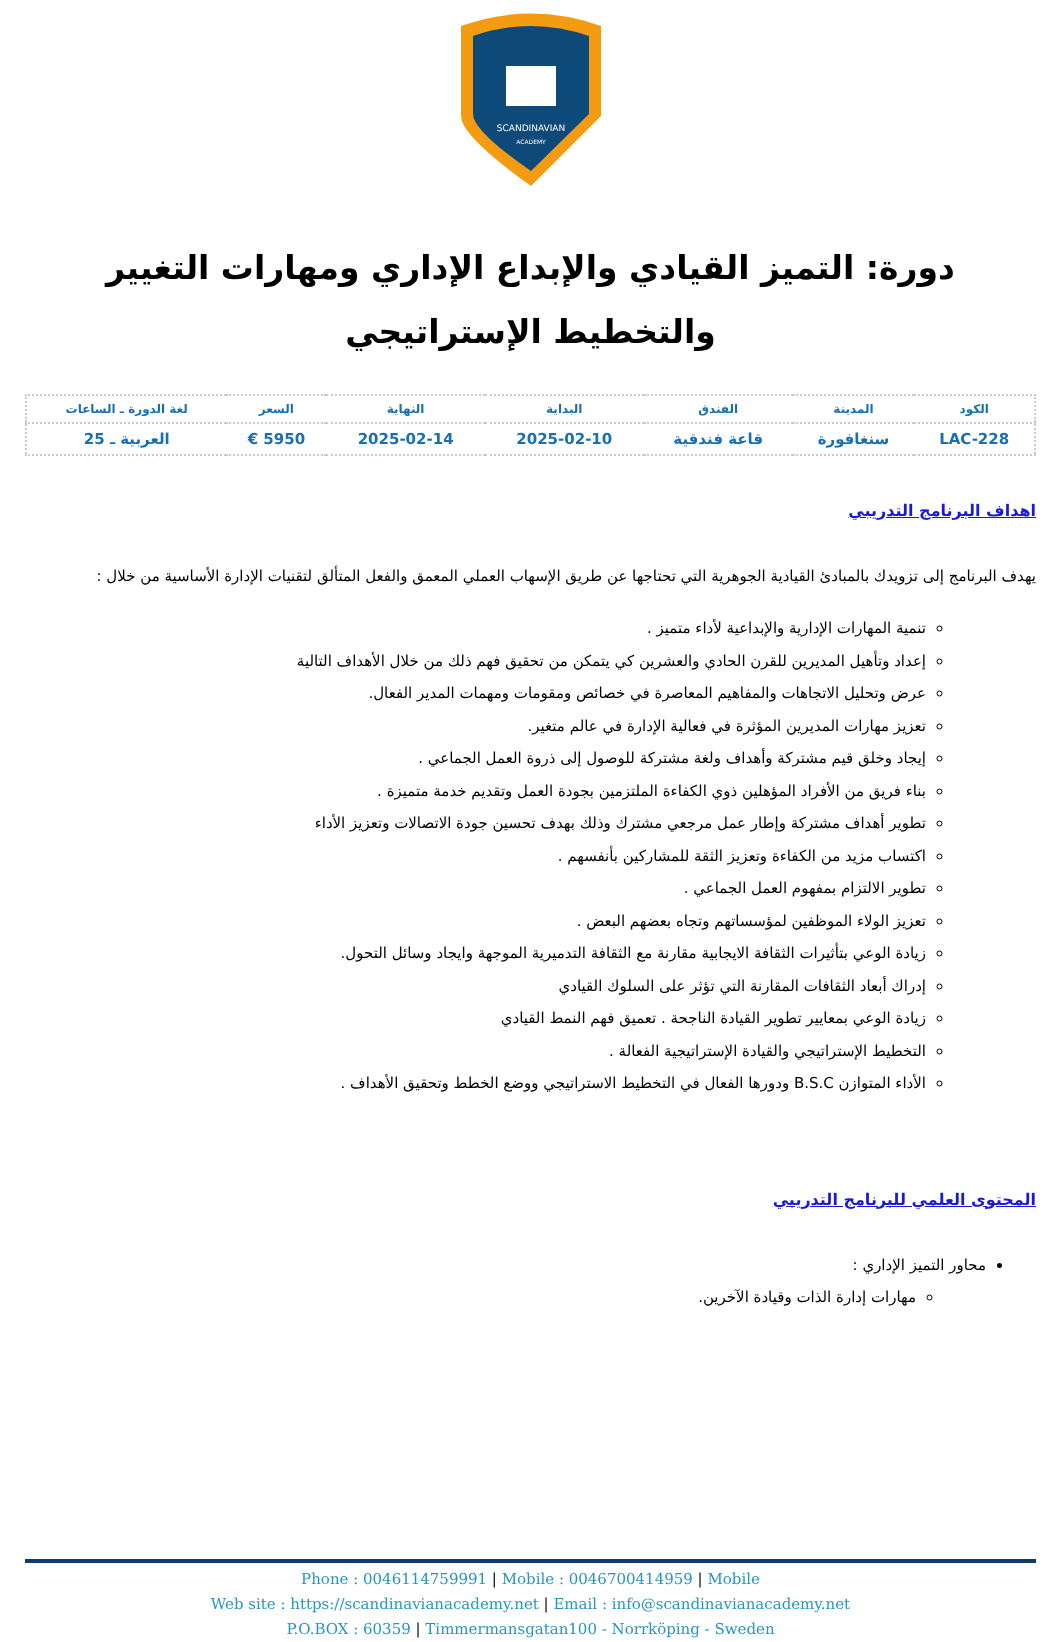SCANDINAVIAN
ACADEMY
دورة: التميز القيادي والإبداع الإداري ومهارات التغيير والتخطيط الإستراتيجي
| الكود | المدينة | الفندق | البداية | النهاية | السعر | لغة الدورة ـ الساعات |
| --- | --- | --- | --- | --- | --- | --- |
| LAC-228 | سنغافورة | قاعة فندقية | 2025-02-10 | 2025-02-14 | 5950 € | العربية ـ 25 |
اهداف البرنامج التدريبي
يهدف البرنامج إلى تزويدك بالمبادئ القيادية الجوهرية التي تحتاجها عن طريق الإسهاب العملي المعمق والفعل المتألق لتقنيات الإدارة الأساسية من خلال :
تنمية المهارات الإدارية والإبداعية لأداء متميز .
إعداد وتأهيل المديرين للقرن الحادي والعشرين كي يتمكن من تحقيق فهم ذلك من خلال الأهداف التالية
عرض وتحليل الاتجاهات والمفاهيم المعاصرة في خصائص ومقومات ومهمات المدير الفعال.
تعزيز مهارات المديرين المؤثرة في فعالية الإدارة في عالم متغير.
إيجاد وخلق قيم مشتركة وأهداف ولغة مشتركة للوصول إلى ذروة العمل الجماعي .
بناء فريق من الأفراد المؤهلين ذوي الكفاءة الملتزمين بجودة العمل وتقديم خدمة متميزة .
تطوير أهداف مشتركة وإطار عمل مرجعي مشترك وذلك بهدف تحسين جودة الاتصالات وتعزيز الأداء
اكتساب مزيد من الكفاءة وتعزيز الثقة للمشاركين بأنفسهم .
تطوير الالتزام بمفهوم العمل الجماعي .
تعزيز الولاء الموظفين لمؤسساتهم وتجاه بعضهم البعض .
زيادة الوعي بتأثيرات الثقافة الايجابية مقارنة مع الثقافة التدميرية الموجهة وايجاد وسائل التحول.
إدراك أبعاد الثقافات المقارنة التي تؤثر على السلوك القيادي
زيادة الوعي بمعايير تطوير القيادة الناجحة . تعميق فهم النمط القيادي
التخطيط الإستراتيجي والقيادة الإستراتيجية الفعالة .
الأداء المتوازن B.S.C ودورها الفعال في التخطيط الاستراتيجي ووضع الخطط وتحقيق الأهداف .
المحتوى العلمي للبرنامج التدريبي
محاور التميز الإداري :
مهارات إدارة الذات وقيادة الآخرين.
Phone : 0046114759991 | Mobile : 0046700414959 | Mobile
Web site : https://scandinavianacademy.net | Email : info@scandinavianacademy.net
P.O.BOX : 60359 | Timmermansgatan100 - Norrköping - Sweden